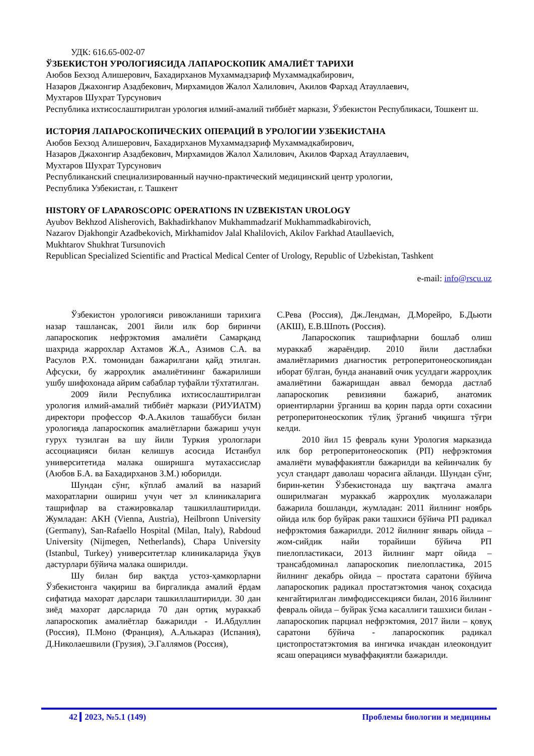УДК: 616.65-002-07
ЎЗБЕКИСТОН УРОЛОГИЯСИДА ЛАПАРОСКОПИК АМАЛИЁТ ТАРИХИ
Аюбов Бехзод Алишерович, Бахадирханов Мухаммадзариф Мухаммадкабирович,
Назаров Джахонгир Азадбекович, Мирхамидов Жалол Халилович, Акилов Фархад Атауллаевич,
Мухтаров Шухрат Турсунович
Республика ихтисослаштирилган урология илмий-амалий тиббиёт маркази, Ўзбекистон Республикаси, Тошкент ш.
ИСТОРИЯ ЛАПАРОСКОПИЧЕСКИХ ОПЕРАЦИЙ В УРОЛОГИИ УЗБЕКИСТАНА
Аюбов Бехзод Алишерович, Бахадирханов Мухаммадзариф Мухаммадкабирович,
Назаров Джахонгир Азадбекович, Мирхамидов Жалол Халилович, Акилов Фархад Атауллаевич,
Мухтаров Шухрат Турсунович
Республиканский специализированный научно-практический медицинский центр урологии,
Республика Узбекистан, г. Ташкент
HISTORY OF LAPAROSCOPIC OPERATIONS IN UZBEKISTAN UROLOGY
Ayubov Bekhzod Alisherovich, Bakhadirkhanov Mukhammadzarif Mukhammadkabirovich,
Nazarov Djakhongir Azadbekovich, Mirkhamidov Jalal Khalilovich, Akilov Farkhad Ataullaevich,
Mukhtarov Shukhrat Tursunovich
Republican Specialized Scientific and Practical Medical Center of Urology, Republic of Uzbekistan, Tashkent
e-mail: info@rscu.uz
Ўзбекистон урологияси ривожланиши тарихига назар ташлансак, 2001 йили илк бор биринчи лапароскопик нефрэктомия амалиёти Самарқанд шахрида жаррохлар Ахтамов Ж.А., Азимов С.А. ва Расулов Р.Х. томонидан бажарилгани қайд этилган. Афсуски, бу жарроҳлик амалиётининг бажарилиши ушбу шифохонада айрим сабаблар туфайли тўхтатилган.
2009 йили Республика ихтисослаштирилган урология илмий-амалий тиббиёт маркази (РИУИАТМ) директори профессор Ф.А.Акилов ташаббуси билан урологияда лапароскопик амалиётларни бажариш учун гурух тузилган ва шу йили Туркия урологлари ассоциацияси билан келишув асосида Истанбул университетида малака оширишга мутахассислар (Аюбов Б.А. ва Бахадирханов З.М.) юборилди.
Шундан сўнг, кўплаб амалий ва назарий махоратларни ошириш учун чет эл клиникаларига ташрифлар ва стажировкалар ташкиллаштирилди. Жумладан: AKH (Vienna, Austria), Heilbronn University (Germany), San-Rafaello Hospital (Milan, Italy), Rabdoud University (Nijmegen, Netherlands), Chapa University (Istanbul, Turkey) университетлар клиникаларида ўқув дастурлари бўйича малака оширилди.
Шу билан бир вақтда устоз-ҳамкорларни Ўзбекистонга чақириш ва биргаликда амалий ёрдам сифатида махорат дарслари ташкиллаштирилди. 30 дан зиёд махорат дарсларида 70 дан ортиқ мураккаб лапароскопик амалиётлар бажарилди - И.Абдуллин (Россия), П.Моно (Франция), А.Алькараз (Испания), Д.Николаешвили (Грузия), Э.Галлямов (Россия),
С.Рева (Россия), Дж.Лендман, Д.Морейро, Б.Дьюти (АКШ), Е.В.Шпоть (Россия).
Лапароскопик ташрифларни бошлаб олиш мураккаб жараёндир. 2010 йили дастлабки амалиётларимиз диагностик ретроперитонеоскопиядан иборат бўлган, бунда ананавий очик усулдаги жарроҳлик амалиётини бажаришдан аввал беморда дастлаб лапароскопик ревизияни бажариб, анатомик ориентирларни ўрганиш ва қорин парда орти сохасини ретроперитонеоскопик тўлиқ ўрганиб чиқишга тўғри келди.
2010 йил 15 февраль куни Урология марказида илк бор ретроперитонеоскопик (РП) нефрэктомия амалиёти муваффакиятли бажарилди ва кейинчалик бу усул стандарт даволаш чорасига айланди. Шундан сўнг, бирин-кетин Ўзбекистонада шу вақтгача амалга оширилмаган мураккаб жарроҳлик муолажалари бажарила бошланди, жумладан: 2011 йилнинг ноябрь ойида илк бор буйрак раки ташхиси бўйича РП радикал нефрэктомия бажарилди. 2012 йилнинг январь ойида – жом-сийдик найи торайиши бўйича РП пиелопластикаси, 2013 йилнинг март ойида –трансабдоминал лапароскопик пиелопластика, 2015 йилнинг декабрь ойида – простата саратони бўйича лапароскопик радикал простатэктомия чаноқ соҳасида кенгайтирилган лимфодиссекцияси билан, 2016 йилнинг февраль ойида – буйрак ўсма касаллиги ташхиси билан - лапароскопик парциал нефрэктомия, 2017 йили – қовуқ саратони бўйича - лапароскопик радикал цистопростатэктомия ва ингичка ичакдан илеокондуит ясаш операцияси муваффақиятли бажарилди.
42 2023, №5.1 (149) Проблемы биологии и медицины